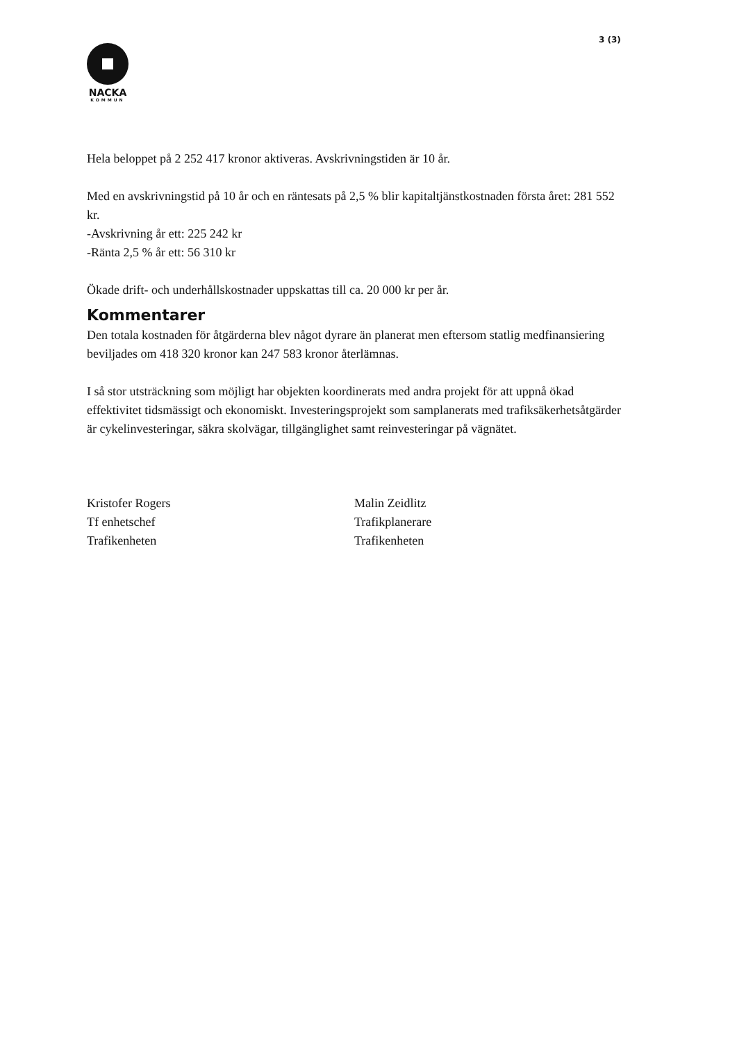3 (3)
NACKA
KOMMUN
Hela beloppet på 2 252 417 kronor aktiveras. Avskrivningstiden är 10 år.
Med en avskrivningstid på 10 år och en räntesats på 2,5 % blir kapitaltjänstkostnaden första året: 281 552 kr.
-Avskrivning år ett: 225 242 kr
-Ränta 2,5 % år ett: 56 310 kr
Ökade drift- och underhållskostnader uppskattas till ca. 20 000 kr per år.
Kommentarer
Den totala kostnaden för åtgärderna blev något dyrare än planerat men eftersom statlig medfinansiering beviljades om 418 320 kronor kan 247 583 kronor återlämnas.
I så stor utsträckning som möjligt har objekten koordinerats med andra projekt för att uppnå ökad effektivitet tidsmässigt och ekonomiskt. Investeringsprojekt som samplanerats med trafiksäkerhetsåtgärder är cykelinvesteringar, säkra skolvägar, tillgänglighet samt reinvesteringar på vägnätet.
Kristofer Rogers
Tf enhetschef
Trafikenheten
Malin Zeidlitz
Trafikplanerare
Trafikenheten